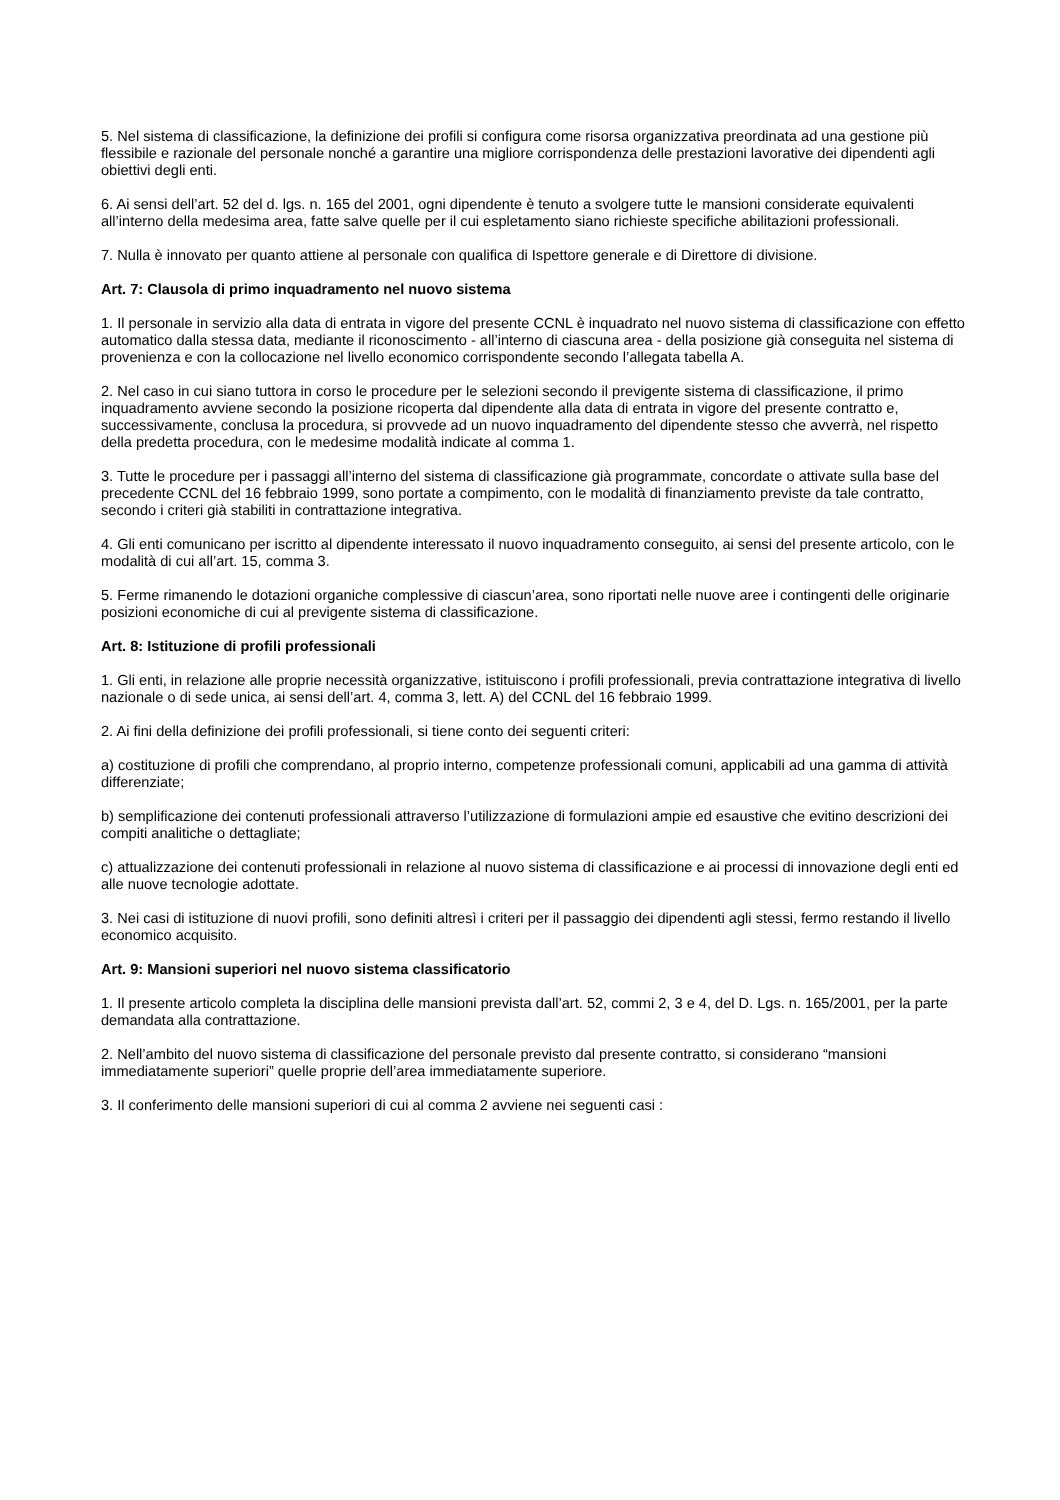5. Nel sistema di classificazione, la definizione dei profili si configura come risorsa organizzativa preordinata ad una gestione più flessibile e razionale del personale nonché a garantire una migliore corrispondenza delle prestazioni lavorative dei dipendenti agli obiettivi degli enti.
6. Ai sensi dell’art. 52 del d. lgs. n. 165 del 2001, ogni dipendente è tenuto a svolgere tutte le mansioni considerate equivalenti all’interno della medesima area, fatte salve quelle per il cui espletamento siano richieste specifiche abilitazioni professionali.
7. Nulla è innovato per quanto attiene al personale con qualifica di Ispettore generale e di Direttore di divisione.
Art. 7: Clausola di primo inquadramento nel nuovo sistema
1. Il personale in servizio alla data di entrata in vigore del presente CCNL è inquadrato nel nuovo sistema di classificazione con effetto automatico dalla stessa data, mediante il riconoscimento - all’interno di ciascuna area - della posizione già conseguita nel sistema di provenienza e con la collocazione nel livello economico corrispondente secondo l’allegata tabella A.
2. Nel caso in cui siano tuttora in corso le procedure per le selezioni secondo il previgente sistema di classificazione, il primo inquadramento avviene secondo la posizione ricoperta dal dipendente alla data di entrata in vigore del presente contratto e, successivamente, conclusa la procedura, si provvede ad un nuovo inquadramento del dipendente stesso che avverrà, nel rispetto della predetta procedura, con le medesime modalità indicate al comma 1.
3. Tutte le procedure per i passaggi all’interno del sistema di classificazione già programmate, concordate o attivate sulla base del precedente CCNL del 16 febbraio 1999, sono portate a compimento, con le modalità di finanziamento previste da tale contratto, secondo i criteri già stabiliti in contrattazione integrativa.
4. Gli enti comunicano per iscritto al dipendente interessato il nuovo inquadramento conseguito, ai sensi del presente articolo, con le modalità di cui all’art. 15, comma 3.
5. Ferme rimanendo le dotazioni organiche complessive di ciascun’area, sono riportati nelle nuove aree i contingenti delle originarie posizioni economiche di cui al previgente sistema di classificazione.
Art. 8: Istituzione di profili professionali
1. Gli enti, in relazione alle proprie necessità organizzative, istituiscono i profili professionali, previa contrattazione integrativa di livello nazionale o di sede unica, ai sensi dell’art. 4, comma 3, lett. A) del CCNL del 16 febbraio 1999.
2. Ai fini della definizione dei profili professionali, si tiene conto dei seguenti criteri:
a) costituzione di profili che comprendano, al proprio interno, competenze professionali comuni, applicabili ad una gamma di attività differenziate;
b) semplificazione dei contenuti professionali attraverso l’utilizzazione di formulazioni ampie ed esaustive che evitino descrizioni dei compiti analitiche o dettagliate;
c) attualizzazione dei contenuti professionali in relazione al nuovo sistema di classificazione e ai processi di innovazione degli enti ed alle nuove tecnologie adottate.
3. Nei casi di istituzione di nuovi profili, sono definiti altresì i criteri per il passaggio dei dipendenti agli stessi, fermo restando il livello economico acquisito.
Art. 9: Mansioni superiori nel nuovo sistema classificatorio
1. Il presente articolo completa la disciplina delle mansioni prevista dall’art. 52, commi 2, 3 e 4, del D. Lgs. n. 165/2001, per la parte demandata alla contrattazione.
2. Nell’ambito del nuovo sistema di classificazione del personale previsto dal presente contratto, si considerano “mansioni immediatamente superiori” quelle proprie dell’area immediatamente superiore.
3. Il conferimento delle mansioni superiori di cui al comma 2 avviene nei seguenti casi :